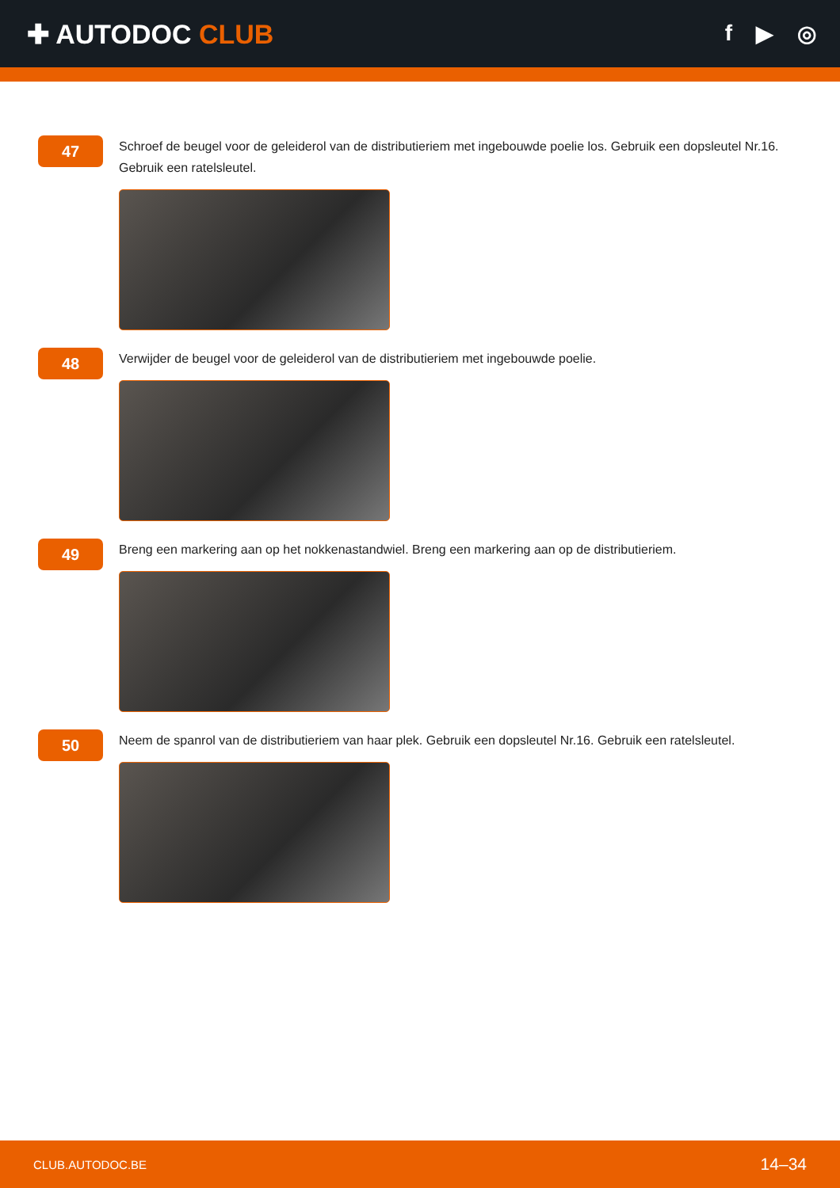✚ AUTODOC CLUB
f ▶ ◎
47
Schroef de beugel voor de geleiderol van de distributieriem met ingebouwde poelie los. Gebruik een dopsleutel Nr.16. Gebruik een ratelsleutel.
48
Verwijder de beugel voor de geleiderol van de distributieriem met ingebouwde poelie.
49
Breng een markering aan op het nokkenastandwiel. Breng een markering aan op de distributieriem.
50
Neem de spanrol van de distributieriem van haar plek. Gebruik een dopsleutel Nr.16. Gebruik een ratelsleutel.
CLUB.AUTODOC.BE 14–34